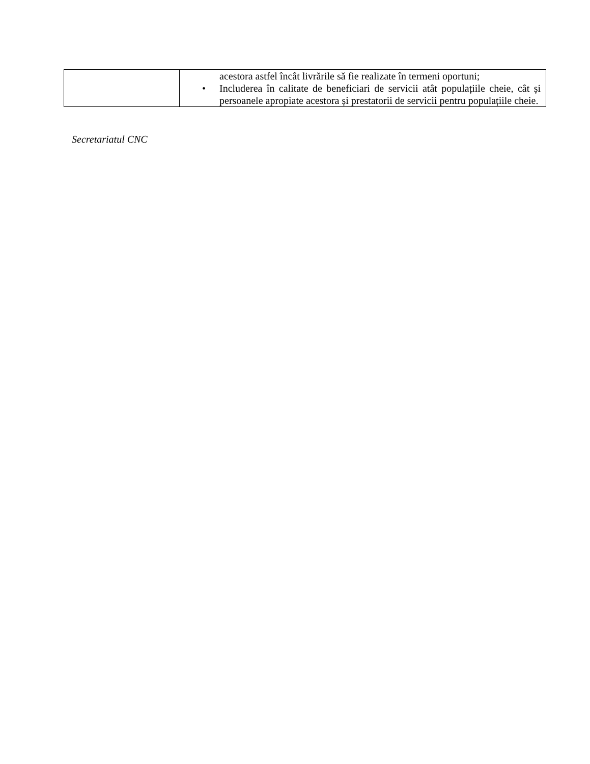| | acestora astfel încât livrările să fie realizate în termeni oportuni; • Includerea în calitate de beneficiari de servicii atât populațiile cheie, cât și persoanele apropiate acestora și prestatorii de servicii pentru populațiile cheie. |
Secretariatul CNC